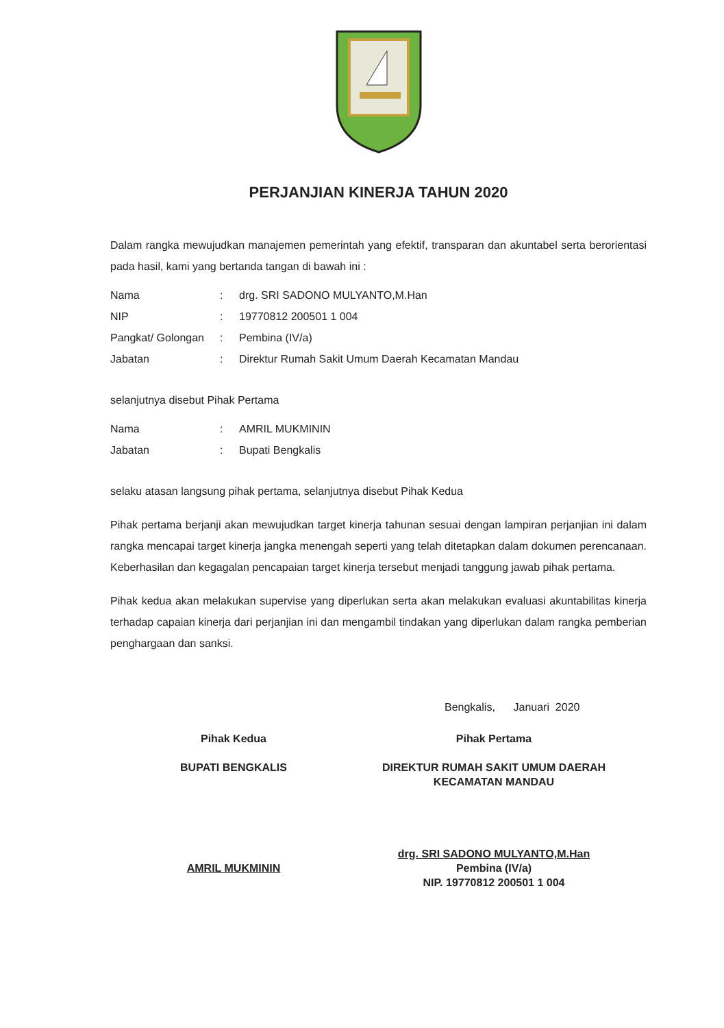PERJANJIAN KINERJA TAHUN 2020
Dalam rangka mewujudkan manajemen pemerintah yang efektif, transparan dan akuntabel serta berorientasi pada hasil, kami yang bertanda tangan di bawah ini :
| Nama | : | drg. SRI SADONO MULYANTO,M.Han |
| NIP | : | 19770812 200501 1 004 |
| Pangkat/ Golongan | : | Pembina (IV/a) |
| Jabatan | : | Direktur Rumah Sakit Umum Daerah Kecamatan Mandau |
selanjutnya disebut Pihak Pertama
| Nama | : | AMRIL MUKMININ |
| Jabatan | : | Bupati Bengkalis |
selaku atasan langsung pihak pertama, selanjutnya disebut Pihak Kedua
Pihak pertama berjanji akan mewujudkan target kinerja tahunan sesuai dengan lampiran perjanjian ini dalam rangka mencapai target kinerja jangka menengah seperti yang telah ditetapkan dalam dokumen perencanaan. Keberhasilan dan kegagalan pencapaian target kinerja tersebut menjadi tanggung jawab pihak pertama.
Pihak kedua akan melakukan supervise yang diperlukan serta akan melakukan evaluasi akuntabilitas kinerja terhadap capaian kinerja dari perjanjian ini dan mengambil tindakan yang diperlukan dalam rangka pemberian penghargaan dan sanksi.
Bengkalis, Januari 2020
Pihak Kedua
BUPATI BENGKALIS
AMRIL MUKMININ
Pihak Pertama
DIREKTUR RUMAH SAKIT UMUM DAERAH
KECAMATAN MANDAU
drg. SRI SADONO MULYANTO,M.Han
Pembina (IV/a)
NIP. 19770812 200501 1 004